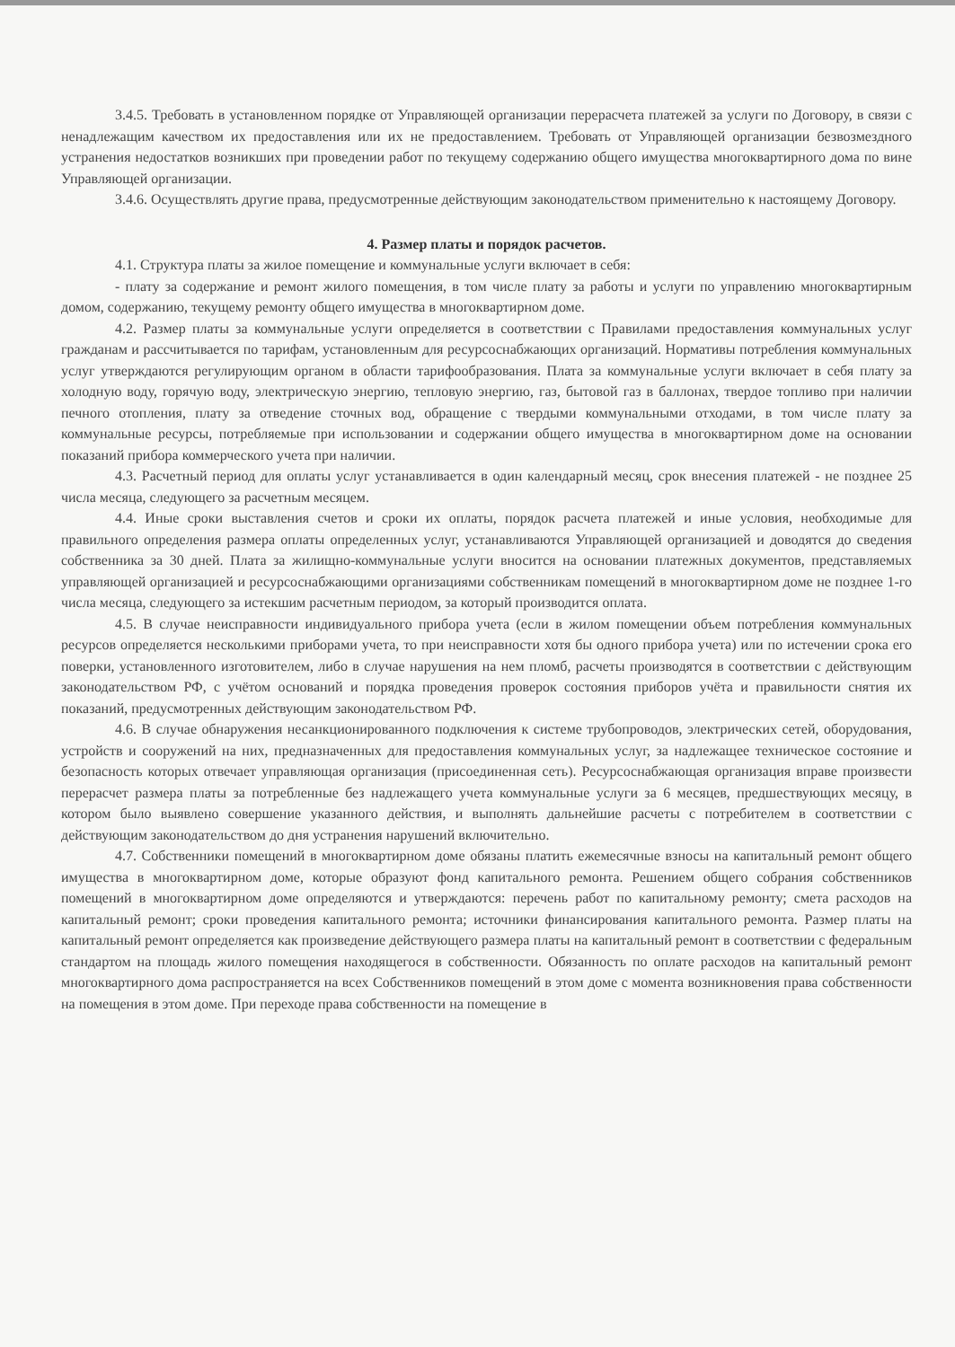3.4.5. Требовать в установленном порядке от Управляющей организации перерасчета платежей за услуги по Договору, в связи с ненадлежащим качеством их предоставления или их не предоставлением. Требовать от Управляющей организации безвозмездного устранения недостатков возникших при проведении работ по текущему содержанию общего имущества многоквартирного дома по вине Управляющей организации.
3.4.6. Осуществлять другие права, предусмотренные действующим законодательством применительно к настоящему Договору.
4. Размер платы и порядок расчетов.
4.1. Структура платы за жилое помещение и коммунальные услуги включает в себя:
- плату за содержание и ремонт жилого помещения, в том числе плату за работы и услуги по управлению многоквартирным домом, содержанию, текущему ремонту общего имущества в многоквартирном доме.
4.2. Размер платы за коммунальные услуги определяется в соответствии с Правилами предоставления коммунальных услуг гражданам и рассчитывается по тарифам, установленным для ресурсоснабжающих организаций. Нормативы потребления коммунальных услуг утверждаются регулирующим органом в области тарифообразования. Плата за коммунальные услуги включает в себя плату за холодную воду, горячую воду, электрическую энергию, тепловую энергию, газ, бытовой газ в баллонах, твердое топливо при наличии печного отопления, плату за отведение сточных вод, обращение с твердыми коммунальными отходами, в том числе плату за коммунальные ресурсы, потребляемые при использовании и содержании общего имущества в многоквартирном доме на основании показаний прибора коммерческого учета при наличии.
4.3. Расчетный период для оплаты услуг устанавливается в один календарный месяц, срок внесения платежей - не позднее 25 числа месяца, следующего за расчетным месяцем.
4.4. Иные сроки выставления счетов и сроки их оплаты, порядок расчета платежей и иные условия, необходимые для правильного определения размера оплаты определенных услуг, устанавливаются Управляющей организацией и доводятся до сведения собственника за 30 дней. Плата за жилищно-коммунальные услуги вносится на основании платежных документов, представляемых управляющей организацией и ресурсоснабжающими организациями собственникам помещений в многоквартирном доме не позднее 1-го числа месяца, следующего за истекшим расчетным периодом, за который производится оплата.
4.5. В случае неисправности индивидуального прибора учета (если в жилом помещении объем потребления коммунальных ресурсов определяется несколькими приборами учета, то при неисправности хотя бы одного прибора учета) или по истечении срока его поверки, установленного изготовителем, либо в случае нарушения на нем пломб, расчеты производятся в соответствии с действующим законодательством РФ, с учётом оснований и порядка проведения проверок состояния приборов учёта и правильности снятия их показаний, предусмотренных действующим законодательством РФ.
4.6. В случае обнаружения несанкционированного подключения к системе трубопроводов, электрических сетей, оборудования, устройств и сооружений на них, предназначенных для предоставления коммунальных услуг, за надлежащее техническое состояние и безопасность которых отвечает управляющая организация (присоединенная сеть). Ресурсоснабжающая организация вправе произвести перерасчет размера платы за потребленные без надлежащего учета коммунальные услуги за 6 месяцев, предшествующих месяцу, в котором было выявлено совершение указанного действия, и выполнять дальнейшие расчеты с потребителем в соответствии с действующим законодательством до дня устранения нарушений включительно.
4.7. Собственники помещений в многоквартирном доме обязаны платить ежемесячные взносы на капитальный ремонт общего имущества в многоквартирном доме, которые образуют фонд капитального ремонта. Решением общего собрания собственников помещений в многоквартирном доме определяются и утверждаются: перечень работ по капитальному ремонту; смета расходов на капитальный ремонт; сроки проведения капитального ремонта; источники финансирования капитального ремонта. Размер платы на капитальный ремонт определяется как произведение действующего размера платы на капитальный ремонт в соответствии с федеральным стандартом на площадь жилого помещения находящегося в собственности. Обязанность по оплате расходов на капитальный ремонт многоквартирного дома распространяется на всех Собственников помещений в этом доме с момента возникновения права собственности на помещения в этом доме. При переходе права собственности на помещение в